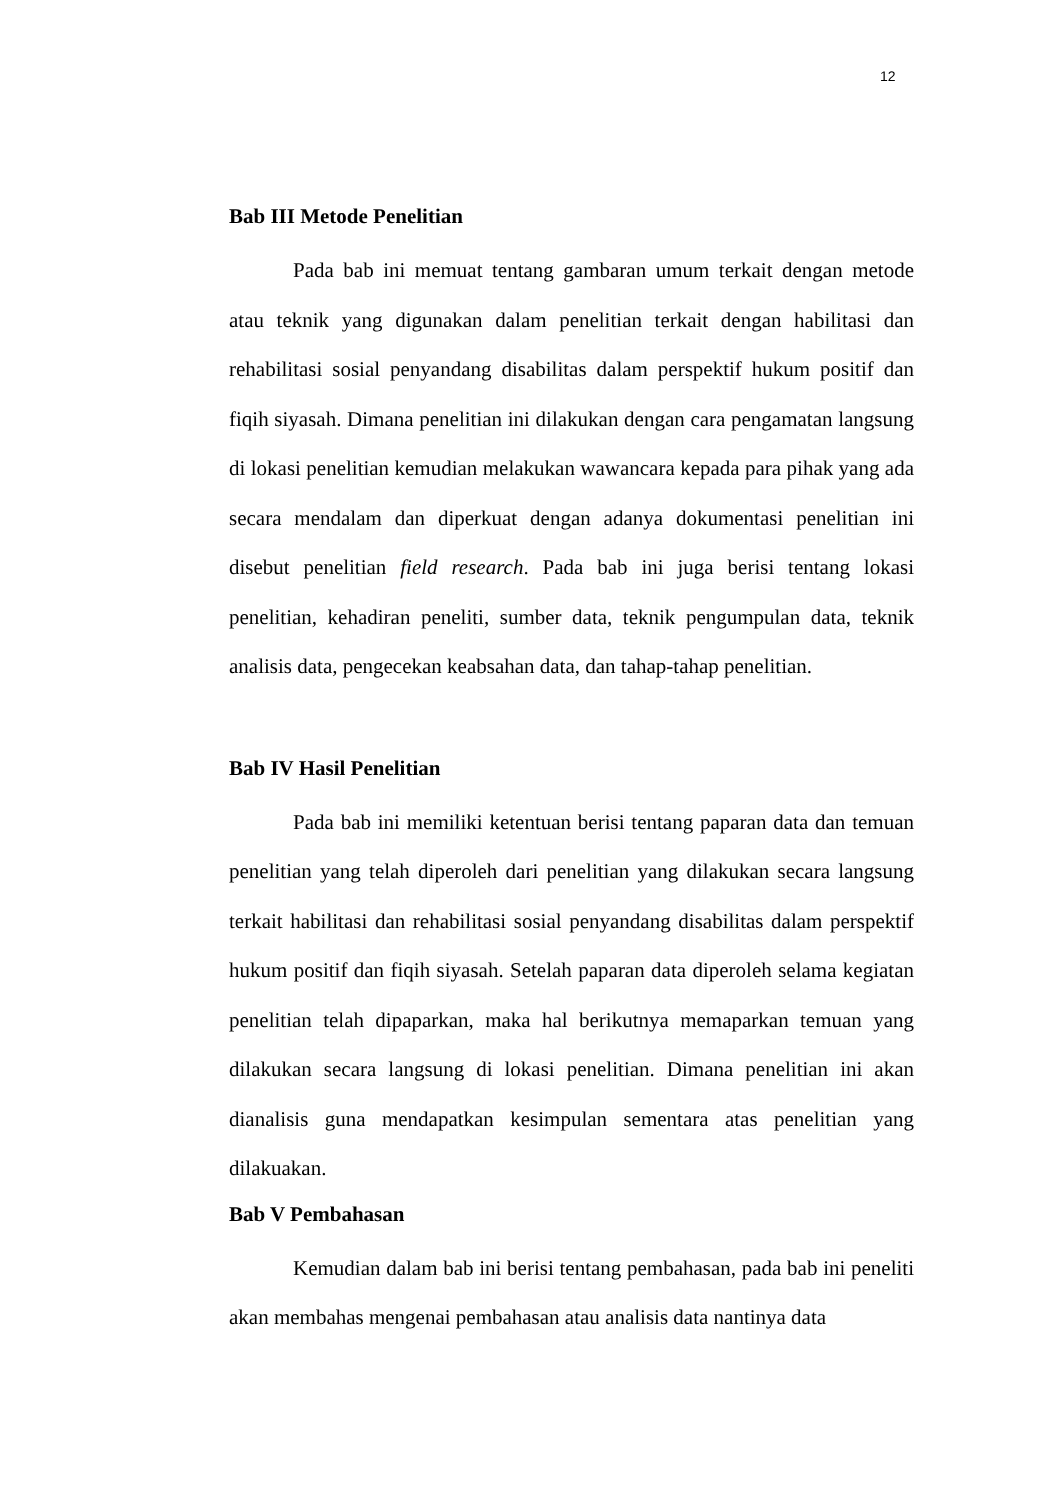12
Bab III Metode Penelitian
Pada bab ini memuat tentang gambaran umum terkait dengan metode atau teknik yang digunakan dalam penelitian terkait dengan habilitasi dan rehabilitasi sosial penyandang disabilitas dalam perspektif hukum positif dan fiqih siyasah. Dimana penelitian ini dilakukan dengan cara pengamatan langsung di lokasi penelitian kemudian melakukan wawancara kepada para pihak yang ada secara mendalam dan diperkuat dengan adanya dokumentasi penelitian ini disebut penelitian field research. Pada bab ini juga berisi tentang lokasi penelitian, kehadiran peneliti, sumber data, teknik pengumpulan data, teknik analisis data, pengecekan keabsahan data, dan tahap-tahap penelitian.
Bab IV Hasil Penelitian
Pada bab ini memiliki ketentuan berisi tentang paparan data dan temuan penelitian yang telah diperoleh dari penelitian yang dilakukan secara langsung terkait habilitasi dan rehabilitasi sosial penyandang disabilitas dalam perspektif hukum positif dan fiqih siyasah. Setelah paparan data diperoleh selama kegiatan penelitian telah dipaparkan, maka hal berikutnya memaparkan temuan yang dilakukan secara langsung di lokasi penelitian. Dimana penelitian ini akan dianalisis guna mendapatkan kesimpulan sementara atas penelitian yang dilakuakan.
Bab V Pembahasan
Kemudian dalam bab ini berisi tentang pembahasan, pada bab ini peneliti akan membahas mengenai pembahasan atau analisis data nantinya data